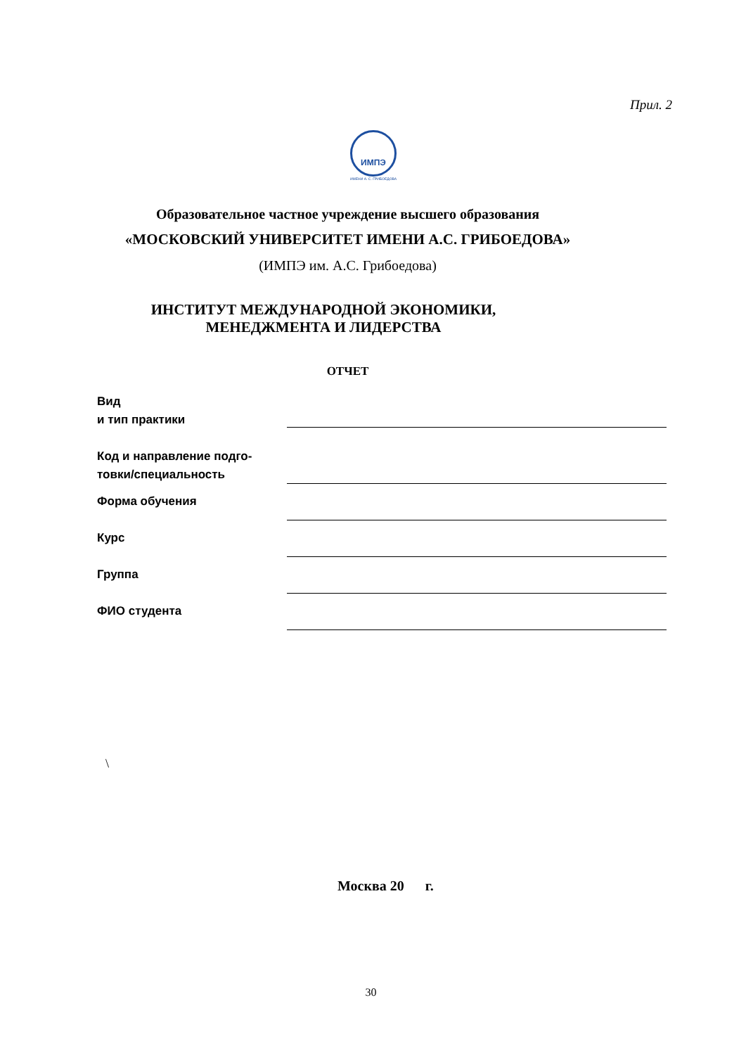Прил. 2
ИМПЭ
ИМЕНИ А. С. ГРИБОЕДОВА
Образовательное частное учреждение высшего образования
«МОСКОВСКИЙ УНИВЕРСИТЕТ ИМЕНИ А.С. ГРИБОЕДОВА»
(ИМПЭ им. А.С. Грибоедова)
ИНСТИТУТ МЕЖДУНАРОДНОЙ ЭКОНОМИКИ, МЕНЕДЖМЕНТА И ЛИДЕРСТВА
ОТЧЕТ
Вид
и тип практики
Код и направление подго-
товки/специальность
Форма обучения
Курс
Группа
ФИО студента
\
Москва 20 г.
30